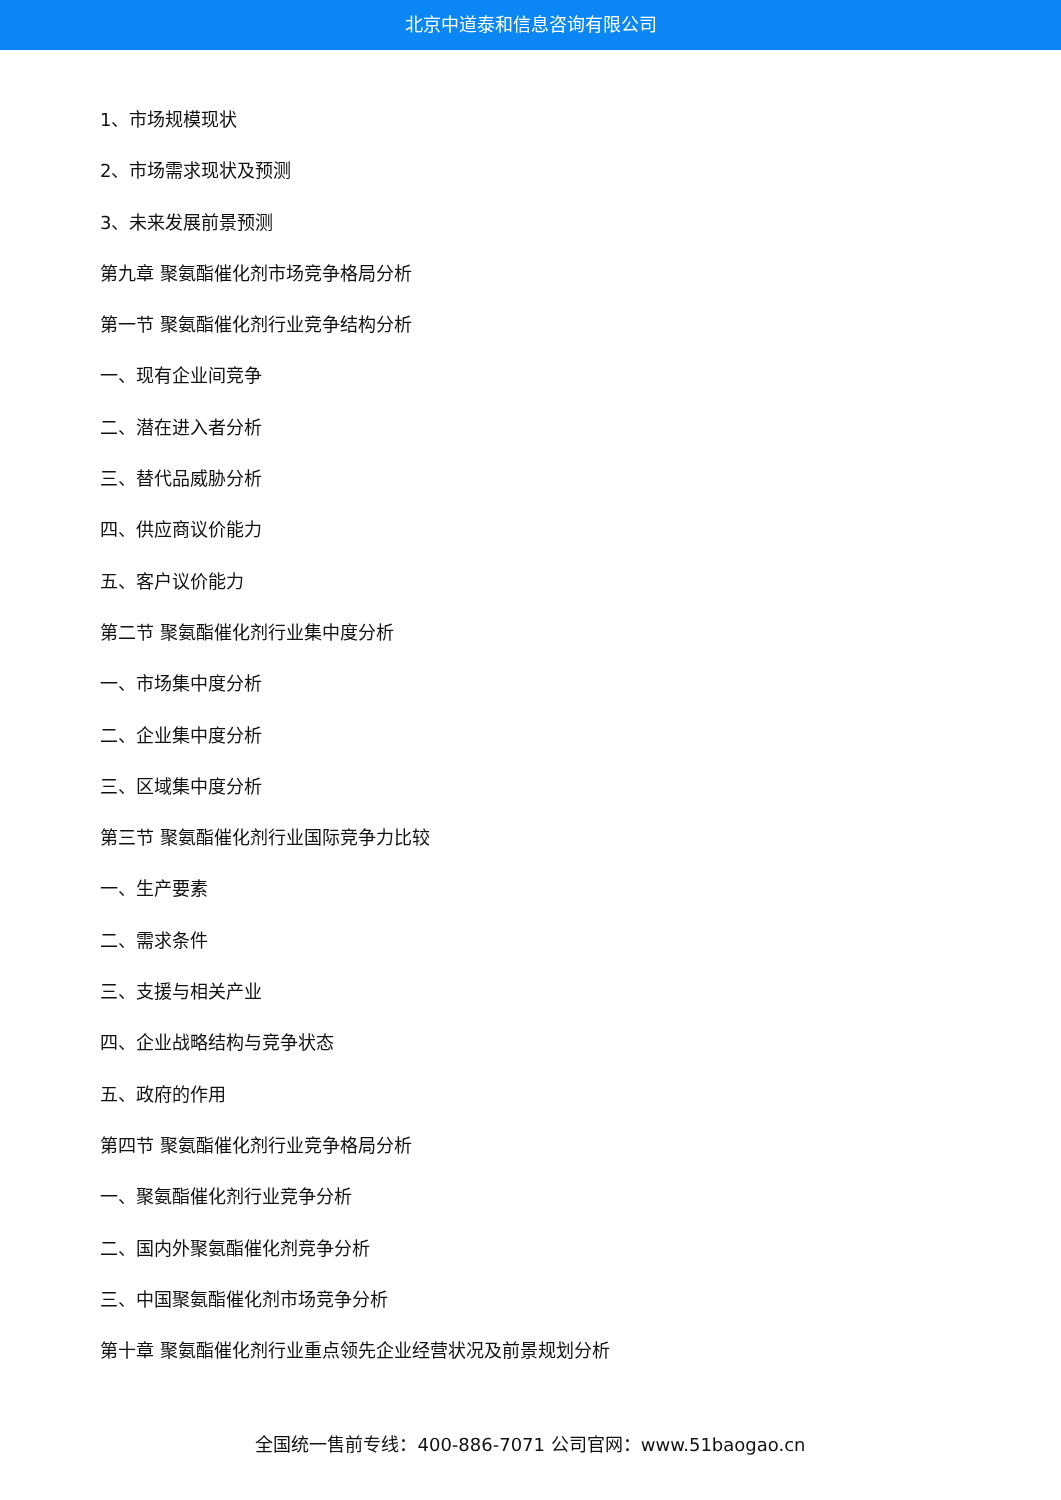北京中道泰和信息咨询有限公司
1、市场规模现状
2、市场需求现状及预测
3、未来发展前景预测
第九章 聚氨酯催化剂市场竞争格局分析
第一节 聚氨酯催化剂行业竞争结构分析
一、现有企业间竞争
二、潜在进入者分析
三、替代品威胁分析
四、供应商议价能力
五、客户议价能力
第二节 聚氨酯催化剂行业集中度分析
一、市场集中度分析
二、企业集中度分析
三、区域集中度分析
第三节 聚氨酯催化剂行业国际竞争力比较
一、生产要素
二、需求条件
三、支援与相关产业
四、企业战略结构与竞争状态
五、政府的作用
第四节 聚氨酯催化剂行业竞争格局分析
一、聚氨酯催化剂行业竞争分析
二、国内外聚氨酯催化剂竞争分析
三、中国聚氨酯催化剂市场竞争分析
第十章 聚氨酯催化剂行业重点领先企业经营状况及前景规划分析
全国统一售前专线：400-886-7071 公司官网：www.51baogao.cn